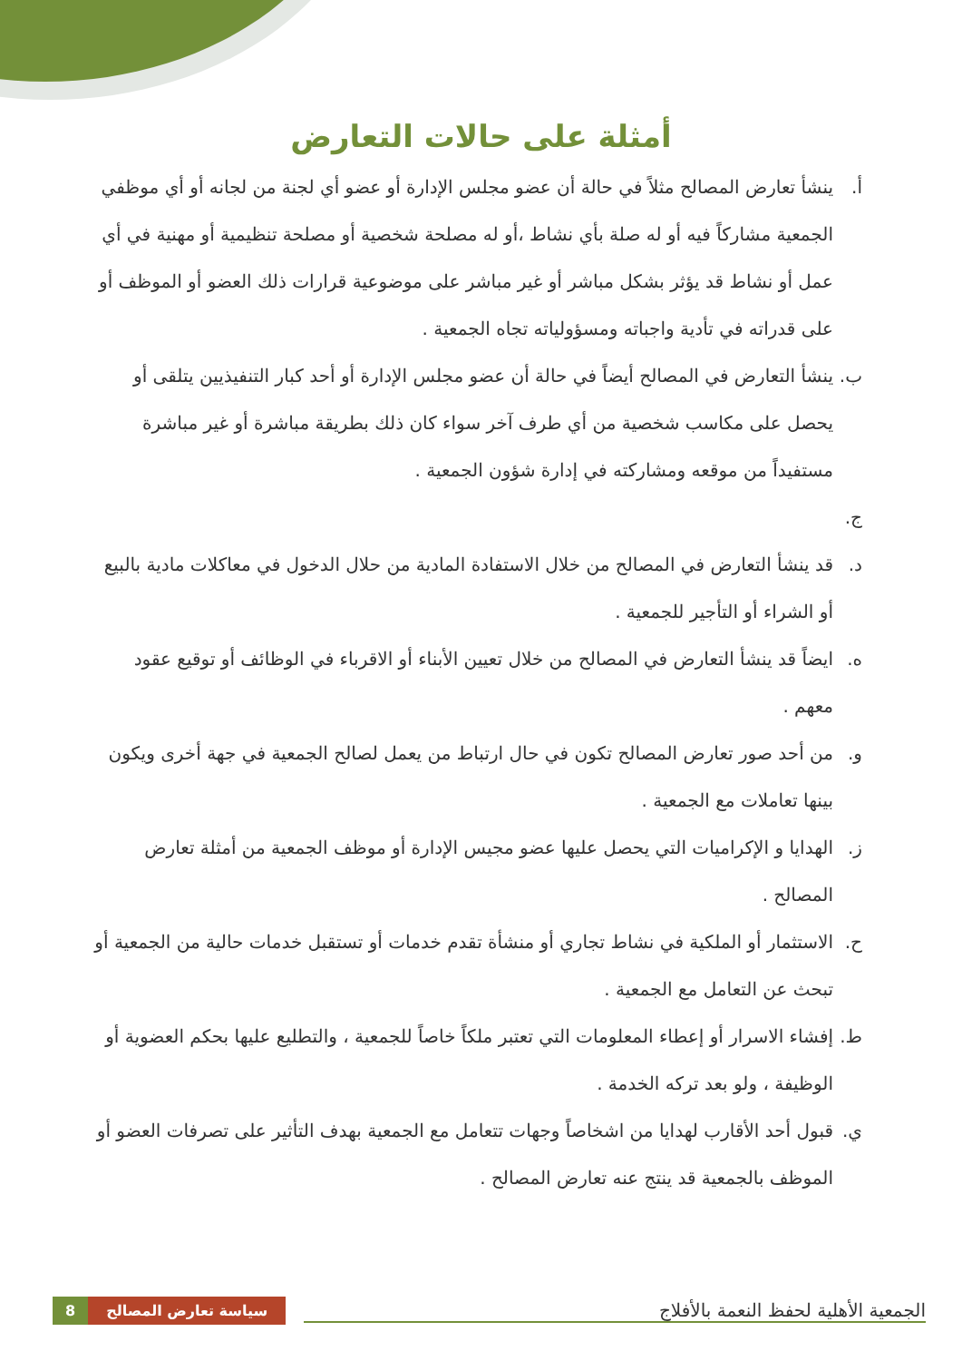أمثلة على حالات التعارض
أ. ينشأ تعارض المصالح مثلاً في حالة أن عضو مجلس الإدارة أو عضو أي لجنة من لجانه أو أي موظفي الجمعية مشاركاً فيه أو له صلة بأي نشاط ،أو له مصلحة شخصية أو مصلحة تنظيمية أو مهنية في أي عمل أو نشاط قد يؤثر بشكل مباشر أو غير مباشر على موضوعية قرارات ذلك العضو أو الموظف أو على قدراته في تأدية واجباته ومسؤولياته تجاه الجمعية .
ب. ينشأ التعارض في المصالح أيضاً في حالة أن عضو مجلس الإدارة أو أحد كبار التنفيذيين يتلقى أو يحصل على مكاسب شخصية من أي طرف آخر سواء كان ذلك بطريقة مباشرة أو غير مباشرة مستفيداً من موقعه ومشاركته في إدارة شؤون الجمعية .
ج.
د. قد ينشأ التعارض في المصالح من خلال الاستفادة المادية من حلال الدخول في معاكلات مادية بالبيع أو الشراء أو التأجير للجمعية .
ه. ايضاً قد ينشأ التعارض في المصالح من خلال تعيين الأبناء أو الاقرباء في الوظائف أو توقيع عقود معهم .
و. من أحد صور تعارض المصالح تكون في حال ارتباط من يعمل لصالح الجمعية في جهة أخرى ويكون بينها تعاملات مع الجمعية .
ز. الهدايا و الإكراميات التي يحصل عليها عضو مجيس الإدارة أو موظف الجمعية من أمثلة تعارض المصالح .
ح. الاستثمار أو الملكية في نشاط تجاري أو منشأة تقدم خدمات أو تستقبل خدمات حالية من الجمعية أو تبحث عن التعامل مع الجمعية .
ط. إفشاء الاسرار أو إعطاء المعلومات التي تعتبر ملكاً خاصاً للجمعية ، والتطليع عليها بحكم العضوية أو الوظيفة ، ولو بعد تركه الخدمة .
ي. قبول أحد الأقارب لهدايا من اشخاصاً وجهات تتعامل مع الجمعية بهدف التأثير على تصرفات العضو أو الموظف بالجمعية قد ينتج عنه تعارض المصالح .
8 سياسة تعارض المصالح الجمعية الأهلية لحفظ النعمة بالأفلاج